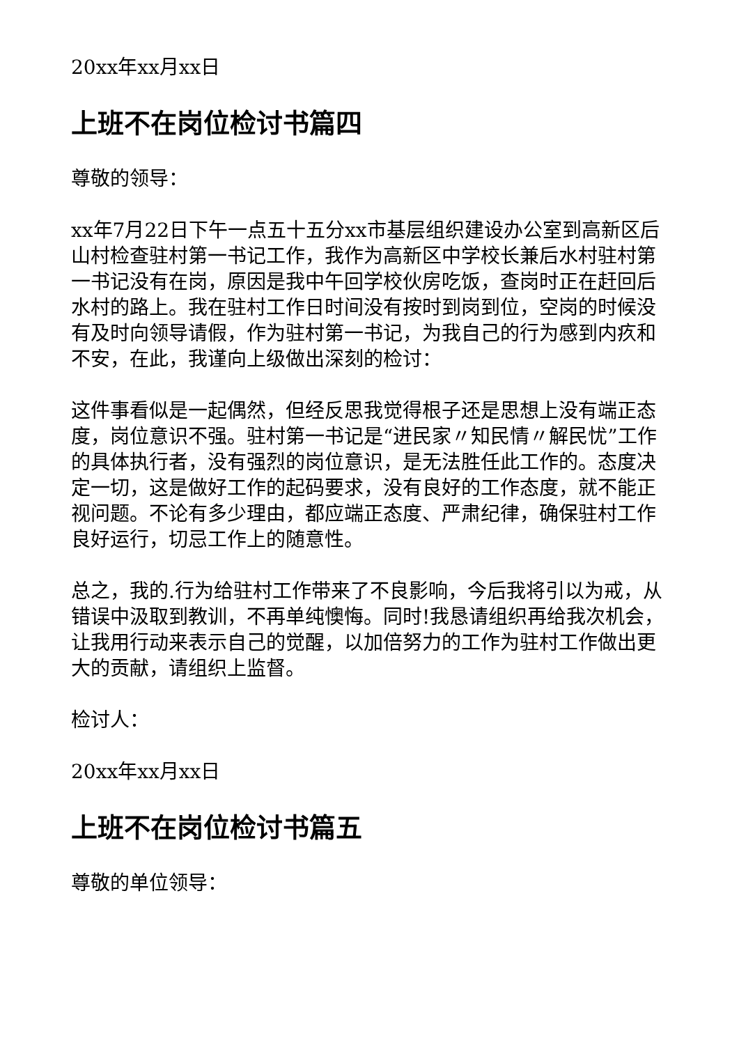20xx年xx月xx日
上班不在岗位检讨书篇四
尊敬的领导：
xx年7月22日下午一点五十五分xx市基层组织建设办公室到高新区后山村检查驻村第一书记工作，我作为高新区中学校长兼后水村驻村第一书记没有在岗，原因是我中午回学校伙房吃饭，查岗时正在赶回后水村的路上。我在驻村工作日时间没有按时到岗到位，空岗的时候没有及时向领导请假，作为驻村第一书记，为我自己的行为感到内疚和不安，在此，我谨向上级做出深刻的检讨：
这件事看似是一起偶然，但经反思我觉得根子还是思想上没有端正态度，岗位意识不强。驻村第一书记是“进民家〃知民情〃解民忧”工作的具体执行者，没有强烈的岗位意识，是无法胜任此工作的。态度决定一切，这是做好工作的起码要求，没有良好的工作态度，就不能正视问题。不论有多少理由，都应端正态度、严肃纪律，确保驻村工作良好运行，切忌工作上的随意性。
总之，我的.行为给驻村工作带来了不良影响，今后我将引以为戒，从错误中汲取到教训，不再单纯懊悔。同时!我恳请组织再给我次机会，让我用行动来表示自己的觉醒，以加倍努力的工作为驻村工作做出更大的贡献，请组织上监督。
检讨人：
20xx年xx月xx日
上班不在岗位检讨书篇五
尊敬的单位领导：